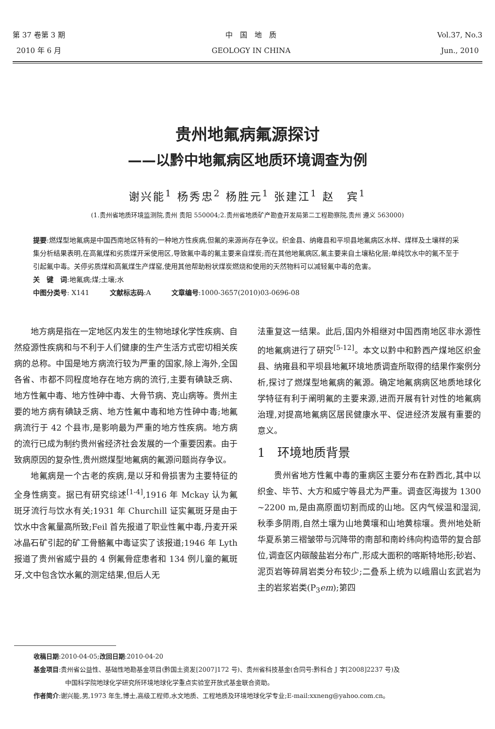第 37 卷第 3 期
2010 年 6 月
中　国　地　质
GEOLOGY IN CHINA
Vol.37, No.3
Jun., 2010
贵州地氟病氟源探讨
——以黔中地氟病区地质环境调查为例
谢兴能<sup>1</sup> 杨秀忠<sup>2</sup> 杨胜元<sup>1</sup> 张建江<sup>1</sup> 赵　宾<sup>1</sup>
(1.贵州省地质环境监测院,贵州 贵阳 550004;2.贵州省地质矿产勘查开发局第二工程勘察院,贵州 遵义 563000)
提要:燃煤型地氟病是中国西南地区特有的一种地方性疾病,但氟的来源尚存在争议。织金县、纳雍县和平坝县地氟病区水样、煤样及土壤样的采集分析结果表明,在高氟煤和劣质煤开采使用区,导致氟中毒的氟主要来自煤炭;而在其他地氟病区,氟主要来自土壤粘化层;单纯饮水中的氟不至于引起氟中毒。关停劣质煤和高氟煤生产煤窑,使用其他帮助粉状煤炭燃烧和使用的天然物料可以减轻氟中毒的危害。
关　键　词:地氟病;煤;土壤;水
中图分类号: X141　　　文献标志码:A　　　文章编号:1000-3657(2010)03-0696-08
地方病是指在一定地区内发生的生物地球化学性疾病、自然疫源性疾病和与不利于人们健康的生产生活方式密切相关疾病的总称。中国是地方病流行较为严重的国家,除上海外,全国各省、市都不同程度地存在地方病的流行,主要有碘缺乏病、地方性氟中毒、地方性砷中毒、大骨节病、克山病等。贵州主要的地方病有碘缺乏病、地方性氟中毒和地方性砷中毒;地氟病流行于 42 个县市,是影响最为严重的地方性疾病。地方病的流行已成为制约贵州省经济社会发展的一个重要因素。由于致病原因的复杂性,贵州燃煤型地氟病的氟源问题尚存争议。
地氟病是一个古老的疾病,是以牙和骨损害为主要特征的全身性病变。据已有研究综述<sup>[1-4]</sup>,1916 年 Mckay 认为氟斑牙流行与饮水有关;1931 年 Churchill 证实氟斑牙是由于饮水中含氟量高所致;Feil 首先报道了职业性氟中毒,丹麦开采冰晶石矿引起的矿工骨骼氟中毒证实了该报道;1946 年 Lyth 报道了贵州省威宁县的 4 例氟骨症患者和 134 例儿童的氟斑牙,文中包含饮水氟的测定结果,但后人无
法重复这一结果。此后,国内外相继对中国西南地区非水源性的地氟病进行了研究<sup>[5-12]</sup>。本文以黔中和黔西产煤地区织金县、纳雍县和平坝县地氟环境地质调查所取得的结果作案例分析,探讨了燃煤型地氟病的氟源。确定地氟病病区地质地球化学特征有利于阐明氟的主要来源,进而开展有针对性的地氟病治理,对提高地氟病区居民健康水平、促进经济发展有重要的意义。
1　环境地质背景
贵州省地方性氟中毒的重病区主要分布在黔西北,其中以织金、毕节、大方和威宁等县尤为严重。调查区海拔为 1300 ~2200 m,是由高原面切割而成的山地。区内气候温和湿润,秋季多阴雨,自然土壤为山地黄壤和山地黄棕壤。贵州地处新华夏系第三褶皱带与沉降带的南部和南岭纬向构造带的复合部位,调查区内碳酸盐岩分布广,形成大面积的喀斯特地形;砂岩、泥页岩等碎屑岩类分布较少;二叠系上统为以峨眉山玄武岩为主的岩浆岩类(P<sub>3</sub>em);第四
收稿日期:2010-04-05;改回日期:2010-04-20
基金项目:贵州省公益性、基础性地勘基金项目(黔国土资发[2007]172 号)、贵州省科技基金(合同号:黔科合 J 字[2008]2237 号)及
　　　　　中国科学院地球化学研究所环境地球化学重点实验室开放式基金联合资助。
作者简介:谢兴能,男,1973 年生,博士,高级工程师,水文地质、工程地质及环境地球化学专业;E-mail:xxneng@yahoo.com.cn。